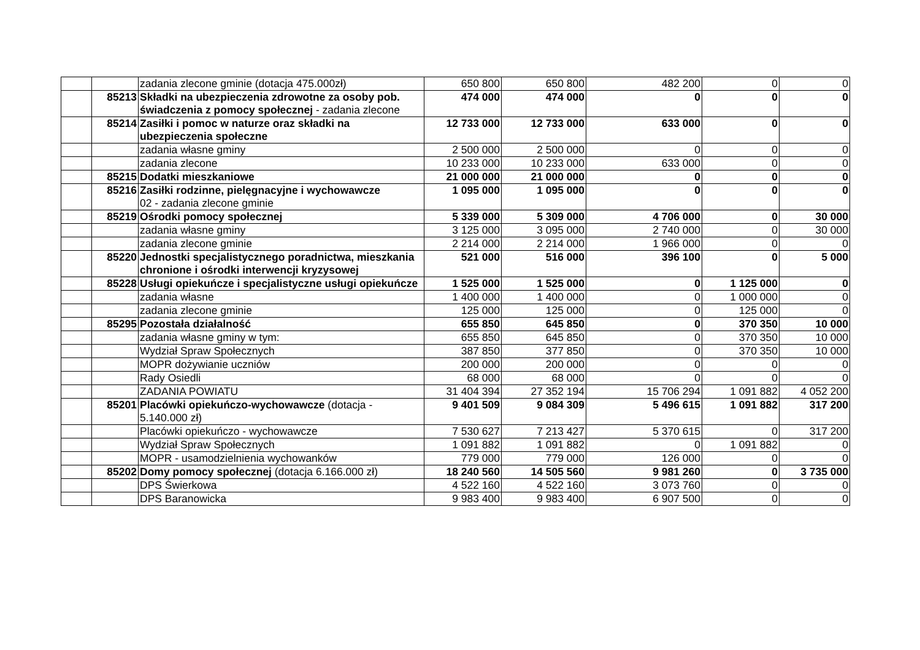| | | zadania zlecone gminie (dotacja 475.000zł) | 650 800 | 650 800 | 482 200 | 0 | 0 |
| | 85213 | Składki na ubezpieczenia zdrowotne za osoby pob. świadczenia z pomocy społecznej - zadania zlecone | 474 000 | 474 000 | 0 | 0 | 0 |
| | 85214 | Zasiłki i pomoc w naturze oraz składki na ubezpieczenia społeczne | 12 733 000 | 12 733 000 | 633 000 | 0 | 0 |
| | | zadania własne gminy | 2 500 000 | 2 500 000 | 0 | 0 | 0 |
| | | zadania zlecone | 10 233 000 | 10 233 000 | 633 000 | 0 | 0 |
| | 85215 | Dodatki mieszkaniowe | 21 000 000 | 21 000 000 | 0 | 0 | 0 |
| | 85216 | Zasiłki rodzinne, pielęgnacyjne i wychowawcze 02 - zadania zlecone gminie | 1 095 000 | 1 095 000 | 0 | 0 | 0 |
| | 85219 | Ośrodki pomocy społecznej | 5 339 000 | 5 309 000 | 4 706 000 | 0 | 30 000 |
| | | zadania własne gminy | 3 125 000 | 3 095 000 | 2 740 000 | 0 | 30 000 |
| | | zadania zlecone gminie | 2 214 000 | 2 214 000 | 1 966 000 | 0 | 0 |
| | 85220 | Jednostki specjalistycznego poradnictwa, mieszkania chronione i ośrodki interwencji kryzysowej | 521 000 | 516 000 | 396 100 | 0 | 5 000 |
| | 85228 | Usługi opiekuńcze i specjalistyczne usługi opiekuńcze | 1 525 000 | 1 525 000 | 0 | 1 125 000 | 0 |
| | | zadania własne | 1 400 000 | 1 400 000 | 0 | 1 000 000 | 0 |
| | | zadania zlecone gminie | 125 000 | 125 000 | 0 | 125 000 | 0 |
| | 85295 | Pozostała działalność | 655 850 | 645 850 | 0 | 370 350 | 10 000 |
| | | zadania własne gminy w tym: | 655 850 | 645 850 | 0 | 370 350 | 10 000 |
| | | Wydział Spraw Społecznych | 387 850 | 377 850 | 0 | 370 350 | 10 000 |
| | | MOPR dożywianie uczniów | 200 000 | 200 000 | 0 | 0 | 0 |
| | | Rady Osiedli | 68 000 | 68 000 | 0 | 0 | 0 |
| | | ZADANIA POWIATU | 31 404 394 | 27 352 194 | 15 706 294 | 1 091 882 | 4 052 200 |
| | 85201 | Placówki opiekuńczo-wychowawcze (dotacja - 5.140.000 zł) | 9 401 509 | 9 084 309 | 5 496 615 | 1 091 882 | 317 200 |
| | | Placówki opiekuńczo - wychowawcze | 7 530 627 | 7 213 427 | 5 370 615 | 0 | 317 200 |
| | | Wydział Spraw Społecznych | 1 091 882 | 1 091 882 | 0 | 1 091 882 | 0 |
| | | MOPR - usamodzielnienia wychowanków | 779 000 | 779 000 | 126 000 | 0 | 0 |
| | 85202 | Domy pomocy społecznej (dotacja 6.166.000 zł) | 18 240 560 | 14 505 560 | 9 981 260 | 0 | 3 735 000 |
| | | DPS Świerkowa | 4 522 160 | 4 522 160 | 3 073 760 | 0 | 0 |
| | | DPS Baranowicka | 9 983 400 | 9 983 400 | 6 907 500 | 0 | 0 |